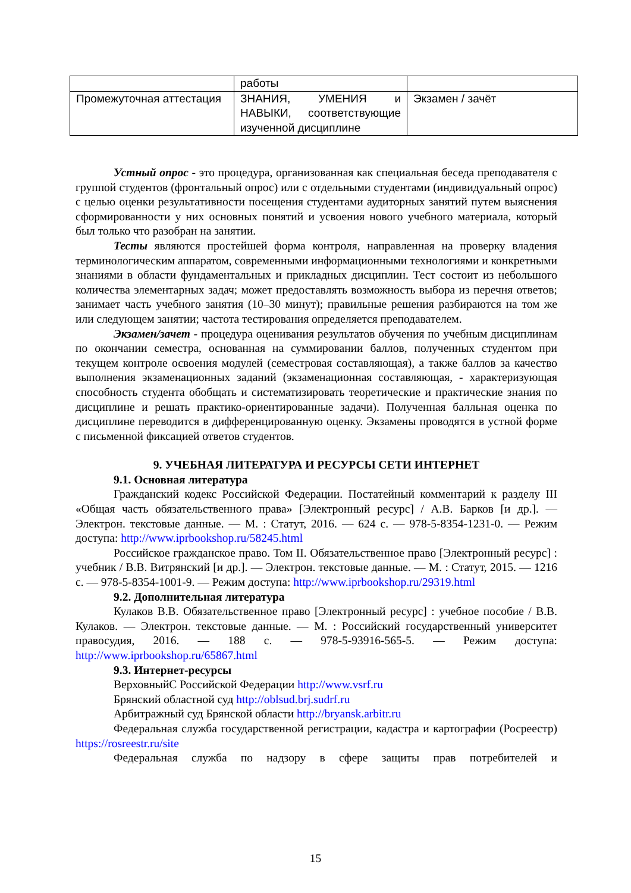| | работы | |
| Промежуточная аттестация | ЗНАНИЯ, УМЕНИЯ и НАВЫКИ, соответствующие изученной дисциплине | Экзамен / зачёт |
Устный опрос - это процедура, организованная как специальная беседа преподавателя с группой студентов (фронтальный опрос) или с отдельными студентами (индивидуальный опрос) с целью оценки результативности посещения студентами аудиторных занятий путем выяснения сформированности у них основных понятий и усвоения нового учебного материала, который был только что разобран на занятии.
Тесты являются простейшей форма контроля, направленная на проверку владения терминологическим аппаратом, современными информационными технологиями и конкретными знаниями в области фундаментальных и прикладных дисциплин. Тест состоит из небольшого количества элементарных задач; может предоставлять возможность выбора из перечня ответов; занимает часть учебного занятия (10–30 минут); правильные решения разбираются на том же или следующем занятии; частота тестирования определяется преподавателем.
Экзамен/зачет - процедура оценивания результатов обучения по учебным дисциплинам по окончании семестра, основанная на суммировании баллов, полученных студентом при текущем контроле освоения модулей (семестровая составляющая), а также баллов за качество выполнения экзаменационных заданий (экзаменационная составляющая, - характеризующая способность студента обобщать и систематизировать теоретические и практические знания по дисциплине и решать практико-ориентированные задачи). Полученная балльная оценка по дисциплине переводится в дифференцированную оценку. Экзамены проводятся в устной форме с письменной фиксацией ответов студентов.
9. УЧЕБНАЯ ЛИТЕРАТУРА И РЕСУРСЫ СЕТИ ИНТЕРНЕТ
9.1. Основная литература
Гражданский кодекс Российской Федерации. Постатейный комментарий к разделу III «Общая часть обязательственного права» [Электронный ресурс] / А.В. Барков [и др.]. — Электрон. текстовые данные. — М. : Статут, 2016. — 624 c. — 978-5-8354-1231-0. — Режим доступа: http://www.iprbookshop.ru/58245.html
Российское гражданское право. Том II. Обязательственное право [Электронный ресурс] : учебник / В.В. Витрянский [и др.]. — Электрон. текстовые данные. — М. : Статут, 2015. — 1216 c. — 978-5-8354-1001-9. — Режим доступа: http://www.iprbookshop.ru/29319.html
9.2. Дополнительная литература
Кулаков В.В. Обязательственное право [Электронный ресурс] : учебное пособие / В.В. Кулаков. — Электрон. текстовые данные. — М. : Российский государственный университет правосудия, 2016. — 188 c. — 978-5-93916-565-5. — Режим доступа: http://www.iprbookshop.ru/65867.html
9.3. Интернет-ресурсы
ВерховныйС Российской Федерации http://www.vsrf.ru
Брянский областной суд http://oblsud.brj.sudrf.ru
Арбитражный суд Брянской области http://bryansk.arbitr.ru
Федеральная служба государственной регистрации, кадастра и картографии (Росреестр) https://rosreestr.ru/site
Федеральная служба по надзору в сфере защиты прав потребителей и
15